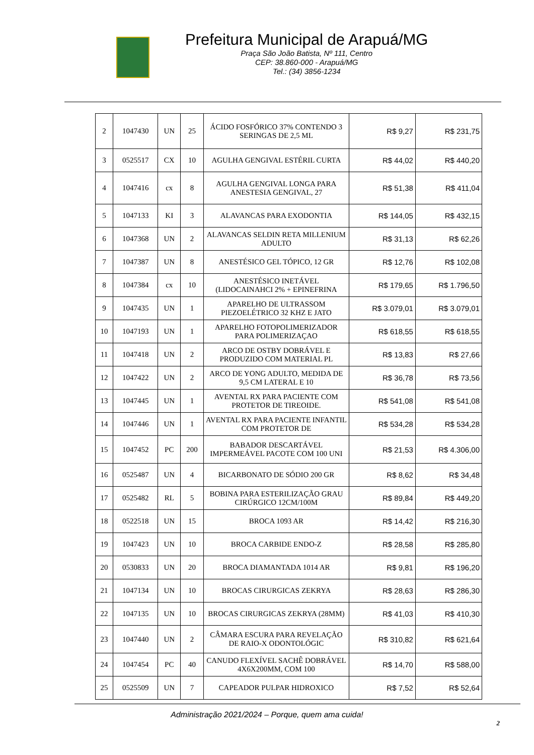Prefeitura Municipal de Arapuá/MG
Praça São João Batista, Nº 111, Centro
CEP: 38.860-000 - Arapuá/MG
Tel.: (34) 3856-1234
| 2 | 1047430 | UN | 25 | ÁCIDO FOSFÓRICO 37% CONTENDO 3 SERINGAS DE 2,5 ML | R$ 9,27 | R$ 231,75 |
| 3 | 0525517 | CX | 10 | AGULHA GENGIVAL ESTÉRIL CURTA | R$ 44,02 | R$ 440,20 |
| 4 | 1047416 | cx | 8 | AGULHA GENGIVAL LONGA PARA ANESTESIA GENGIVAL, 27 | R$ 51,38 | R$ 411,04 |
| 5 | 1047133 | KI | 3 | ALAVANCAS PARA EXODONTIA | R$ 144,05 | R$ 432,15 |
| 6 | 1047368 | UN | 2 | ALAVANCAS SELDIN RETA MILLENIUM ADULTO | R$ 31,13 | R$ 62,26 |
| 7 | 1047387 | UN | 8 | ANESTÉSICO GEL TÓPICO, 12 GR | R$ 12,76 | R$ 102,08 |
| 8 | 1047384 | cx | 10 | ANESTÉSICO INETÁVEL (LIDOCAINAHCI 2% + EPINEFRINA | R$ 179,65 | R$ 1.796,50 |
| 9 | 1047435 | UN | 1 | APARELHO DE ULTRASSOM PIEZOELÉTRICO 32 KHZ E JATO | R$ 3.079,01 | R$ 3.079,01 |
| 10 | 1047193 | UN | 1 | APARELHO FOTOPOLIMERIZADOR PARA POLIMERIZAÇAO | R$ 618,55 | R$ 618,55 |
| 11 | 1047418 | UN | 2 | ARCO DE OSTBY DOBRÁVEL E PRODUZIDO COM MATERIAL PL | R$ 13,83 | R$ 27,66 |
| 12 | 1047422 | UN | 2 | ARCO DE YONG ADULTO, MEDIDA DE 9,5 CM LATERAL E 10 | R$ 36,78 | R$ 73,56 |
| 13 | 1047445 | UN | 1 | AVENTAL RX PARA PACIENTE COM PROTETOR DE TIREOIDE. | R$ 541,08 | R$ 541,08 |
| 14 | 1047446 | UN | 1 | AVENTAL RX PARA PACIENTE INFANTIL COM PROTETOR DE | R$ 534,28 | R$ 534,28 |
| 15 | 1047452 | PC | 200 | BABADOR DESCARTÁVEL IMPERMEÁVEL PACOTE COM 100 UNI | R$ 21,53 | R$ 4.306,00 |
| 16 | 0525487 | UN | 4 | BICARBONATO DE SÓDIO 200 GR | R$ 8,62 | R$ 34,48 |
| 17 | 0525482 | RL | 5 | BOBINA PARA ESTERILIZAÇÃO GRAU CIRÚRGICO 12CM/100M | R$ 89,84 | R$ 449,20 |
| 18 | 0522518 | UN | 15 | BROCA 1093 AR | R$ 14,42 | R$ 216,30 |
| 19 | 1047423 | UN | 10 | BROCA CARBIDE ENDO-Z | R$ 28,58 | R$ 285,80 |
| 20 | 0530833 | UN | 20 | BROCA DIAMANTADA 1014 AR | R$ 9,81 | R$ 196,20 |
| 21 | 1047134 | UN | 10 | BROCAS CIRURGICAS ZEKRYA | R$ 28,63 | R$ 286,30 |
| 22 | 1047135 | UN | 10 | BROCAS CIRURGICAS ZEKRYA (28MM) | R$ 41,03 | R$ 410,30 |
| 23 | 1047440 | UN | 2 | CÂMARA ESCURA PARA REVELAÇÃO DE RAIO-X ODONTOLÓGIC | R$ 310,82 | R$ 621,64 |
| 24 | 1047454 | PC | 40 | CANUDO FLEXÍVEL SACHÊ DOBRÁVEL 4X6X200MM, COM 100 | R$ 14,70 | R$ 588,00 |
| 25 | 0525509 | UN | 7 | CAPEADOR PULPAR HIDROXICO | R$ 7,52 | R$ 52,64 |
Administração 2021/2024 – Porque, quem ama cuida!
2